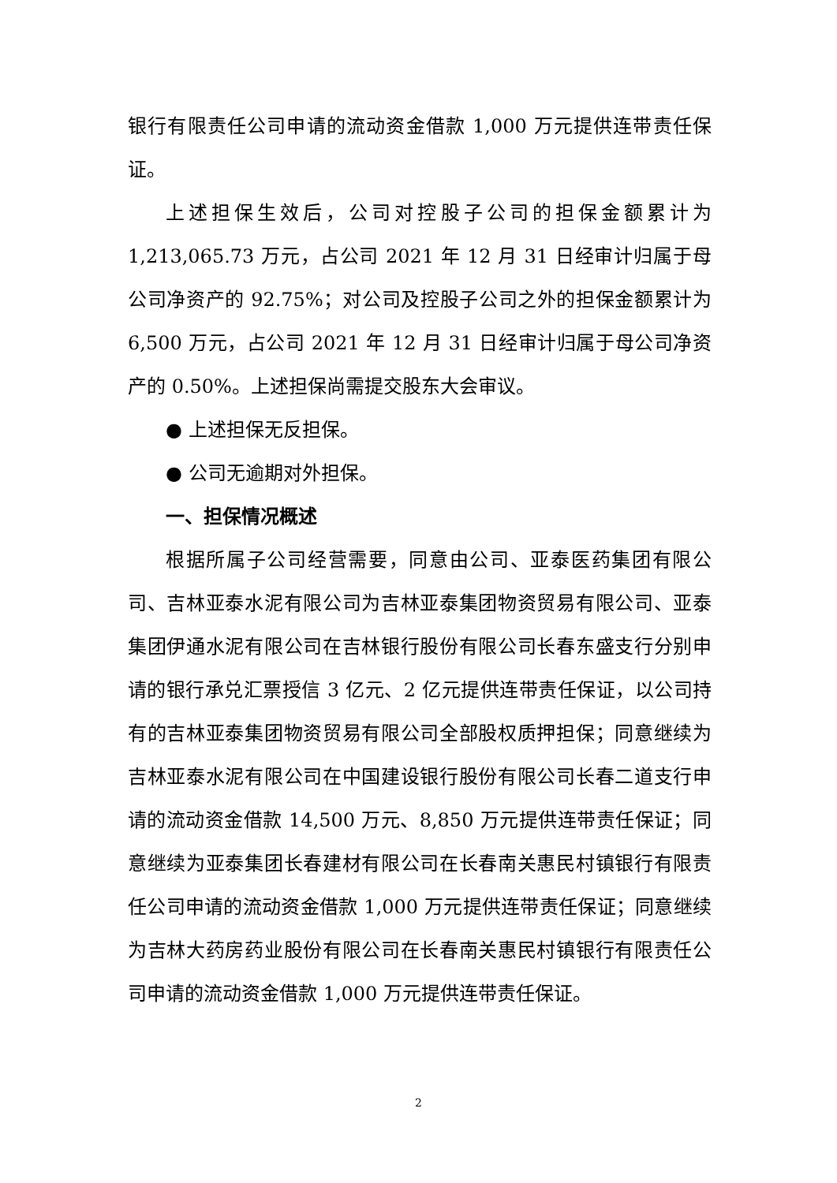银行有限责任公司申请的流动资金借款 1,000 万元提供连带责任保证。
上述担保生效后，公司对控股子公司的担保金额累计为1,213,065.73 万元，占公司 2021 年 12 月 31 日经审计归属于母公司净资产的 92.75%；对公司及控股子公司之外的担保金额累计为6,500 万元，占公司 2021 年 12 月 31 日经审计归属于母公司净资产的 0.50%。上述担保尚需提交股东大会审议。
● 上述担保无反担保。
● 公司无逾期对外担保。
一、担保情况概述
根据所属子公司经营需要，同意由公司、亚泰医药集团有限公司、吉林亚泰水泥有限公司为吉林亚泰集团物资贸易有限公司、亚泰集团伊通水泥有限公司在吉林银行股份有限公司长春东盛支行分别申请的银行承兑汇票授信 3 亿元、2 亿元提供连带责任保证，以公司持有的吉林亚泰集团物资贸易有限公司全部股权质押担保；同意继续为吉林亚泰水泥有限公司在中国建设银行股份有限公司长春二道支行申请的流动资金借款 14,500 万元、8,850 万元提供连带责任保证；同意继续为亚泰集团长春建材有限公司在长春南关惠民村镇银行有限责任公司申请的流动资金借款 1,000 万元提供连带责任保证；同意继续为吉林大药房药业股份有限公司在长春南关惠民村镇银行有限责任公司申请的流动资金借款 1,000 万元提供连带责任保证。
2